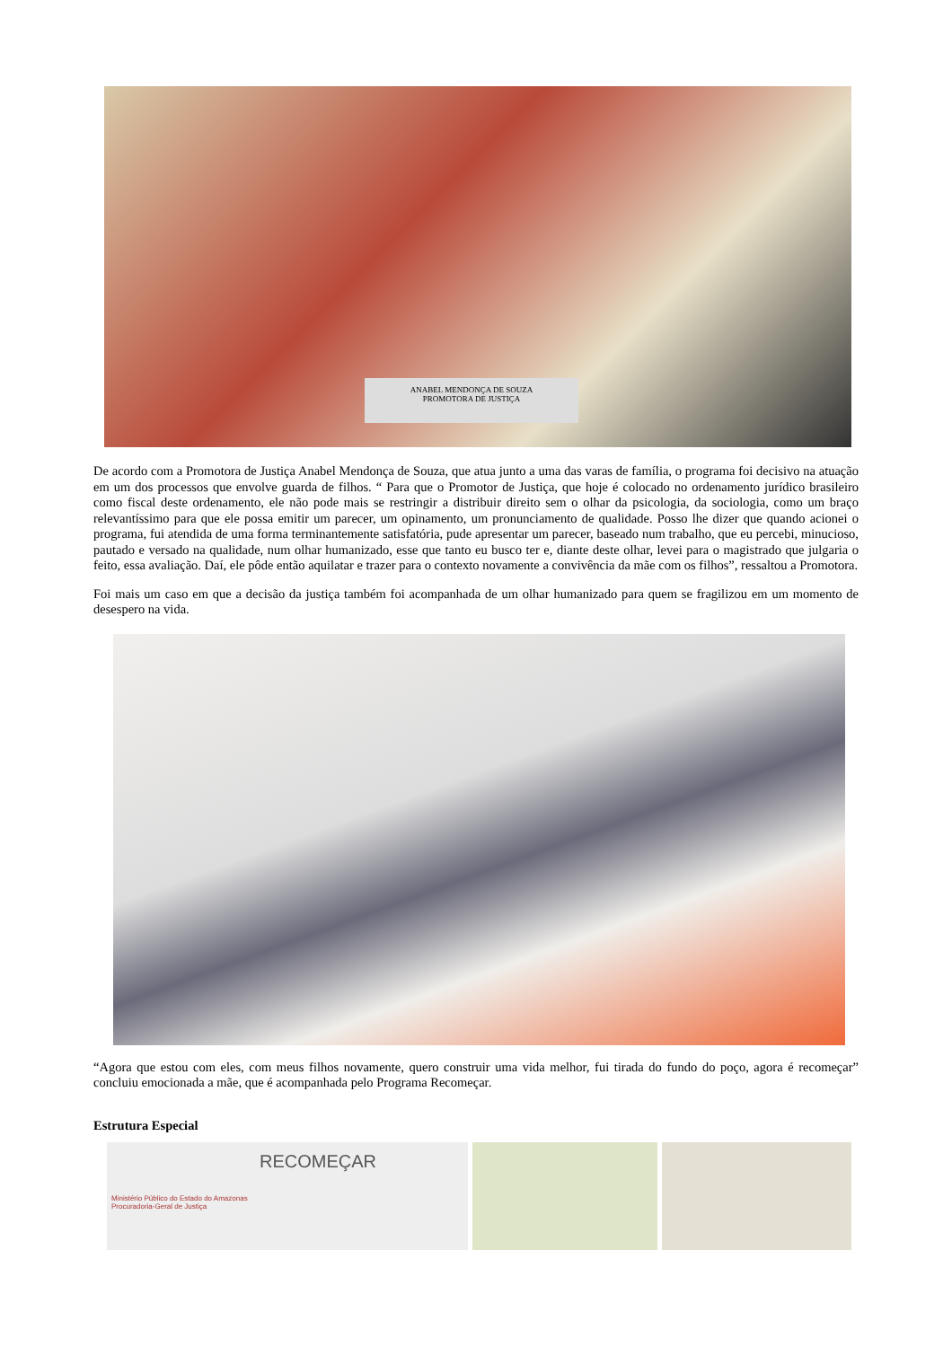ANABEL MENDONÇA DE SOUZA
PROMOTORA DE JUSTIÇA
De acordo com a Promotora de Justiça Anabel Mendonça de Souza, que atua junto a uma das varas de família, o programa foi decisivo na atuação em um dos processos que envolve guarda de filhos. “ Para que o Promotor de Justiça, que hoje é colocado no ordenamento jurídico brasileiro como fiscal deste ordenamento, ele não pode mais se restringir a distribuir direito sem o olhar da psicologia, da sociologia, como um braço relevantíssimo para que ele possa emitir um parecer, um opinamento, um pronunciamento de qualidade. Posso lhe dizer que quando acionei o programa, fui atendida de uma forma terminantemente satisfatória, pude apresentar um parecer, baseado num trabalho, que eu percebi, minucioso, pautado e versado na qualidade, num olhar humanizado, esse que tanto eu busco ter e, diante deste olhar, levei para o magistrado que julgaria o feito, essa avaliação. Daí, ele pôde então aquilatar e trazer para o contexto novamente a convivência da mãe com os filhos”, ressaltou a Promotora.
Foi mais um caso em que a decisão da justiça também foi acompanhada de um olhar humanizado para quem se fragilizou em um momento de desespero na vida.
“Agora que estou com eles, com meus filhos novamente, quero construir uma vida melhor, fui tirada do fundo do poço, agora é recomeçar” concluiu emocionada a mãe, que é acompanhada pelo Programa Recomeçar.
Estrutura Especial
RECOMEÇAR
Ministério Público do Estado do Amazonas
Procuradoria-Geral de Justiça